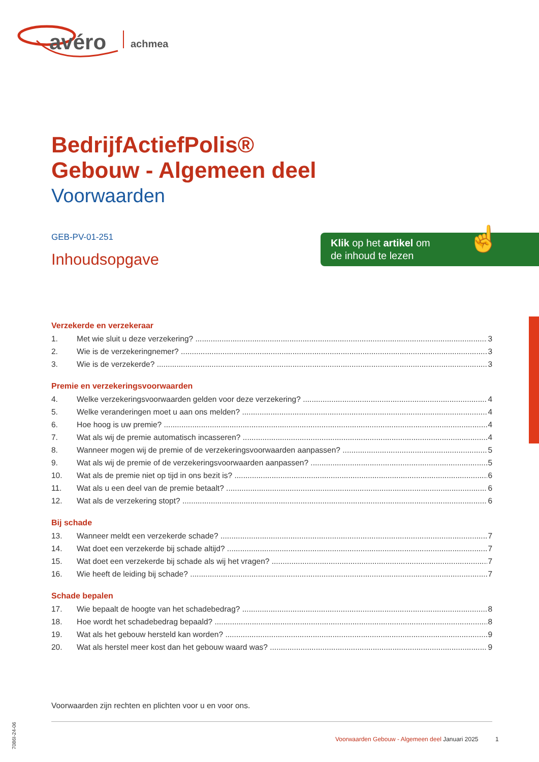avéro
achmea
BedrijfActiefPolis®
Gebouw - Algemeen deel
Voorwaarden
GEB-PV-01-251
Inhoudsopgave
Klik op het artikel om
de inhoud te lezen
☝
Verzekerde en verzekeraar
1. Met wie sluit u deze verzekering? 3
2. Wie is de verzekeringnemer? 3
3. Wie is de verzekerde? 3
Premie en verzekeringsvoorwaarden
4. Welke verzekeringsvoorwaarden gelden voor deze verzekering? 4
5. Welke veranderingen moet u aan ons melden? 4
6. Hoe hoog is uw premie? 4
7. Wat als wij de premie automatisch incasseren? 4
8. Wanneer mogen wij de premie of de verzekeringsvoorwaarden aanpassen? 5
9. Wat als wij de premie of de verzekeringsvoorwaarden aanpassen? 5
10. Wat als de premie niet op tijd in ons bezit is? 6
11. Wat als u een deel van de premie betaalt? 6
12. Wat als de verzekering stopt? 6
Bij schade
13. Wanneer meldt een verzekerde schade? 7
14. Wat doet een verzekerde bij schade altijd? 7
15. Wat doet een verzekerde bij schade als wij het vragen? 7
16. Wie heeft de leiding bij schade? 7
Schade bepalen
17. Wie bepaalt de hoogte van het schadebedrag? 8
18. Hoe wordt het schadebedrag bepaald? 8
19. Wat als het gebouw hersteld kan worden? 9
20. Wat als herstel meer kost dan het gebouw waard was? 9
Voorwaarden zijn rechten en plichten voor u en voor ons.
Voorwaarden Gebouw - Algemeen deel Januari 2025 1
7086I-24-06